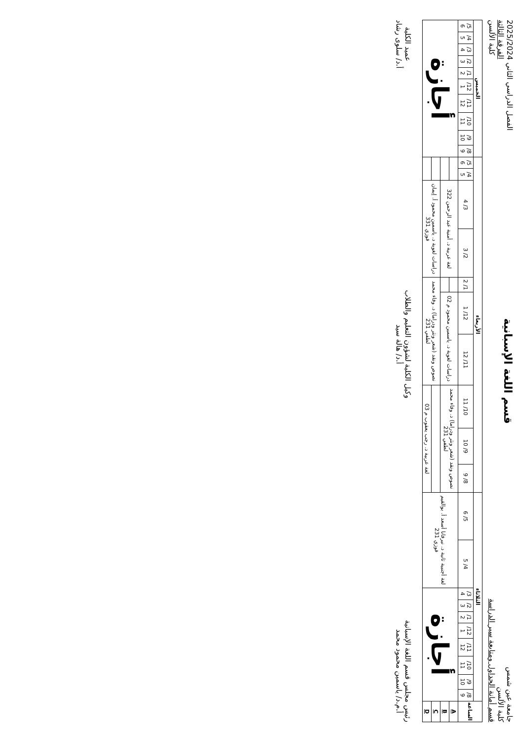جامعة عين شمس
كلية الألسن
قسم أمانة الجداول ومتابعة سير الدراسة
قسم اللغة الإسبانية
الفصل الدراسي الثاني 2025/2024
الفرقة الثالثة
كلية الألسن
| الساعة | الثلاثاء | | | | | | | | | | الأربعاء | | | | | | | | | | الخميس | | | | | | | | | |
| --- | --- | --- | --- | --- | --- | --- | --- | --- | --- | --- | --- | --- | --- | --- | --- | --- | --- | --- | --- | --- | --- | --- | --- | --- | --- | --- | --- | --- | --- | --- |
| | 8/ 9 | 9/ 10 | 10/ 11 | 11/ 12 | 12/ 1 | 1/ 2 | 2/ 3 | 3/ 4 | 4/ 5 | 5/ 6 | 8/ 9 | 9/ 10 | 10/ 11 | 11/ 12 | 12/ 1 | 1/ 2 | 2/ 3 | 3/ 4 | 4/ 5 | 5/ 6 | 8/ 9 | 9/ 10 | 10/ 11 | 11/ 12 | 12/ 1 | 1/ 2 | 2/ 3 | 3/ 4 | 4/ 5 | 5/ 6 |
| A | أجازة | | | | | | | | لغة أجنبية ثانية د. نيرفانا أسعد أ. بوالقيم فوزي 231 | | نصوص ونقد (شعر ونثر ودراما) د. وفاء محمد لطفي 231 | | | دراسات لغوية د. ياسمين محمود م 02 | | | لغة عربية د. أمنية عبد الرحمن 322 | | | | أجازة | | | | | | | | | |
| B | | | | | | | | | | | | | | | | | | | | | | | | | | | | | | |
| C | | | | | | | | | | | | | | نصوص ونقد (شعر ونثر ودراما) د. وفاء محمد لطفي 231 | | | دراسات لغوية د. ياسمين محمود أ. إيمان فوزي 331 | | | | | | | | | | | | | |
| D | | | | | | | | | | | لغة عربية د. رجب يعقوب م 03 | | | | | | | | | | | | | | | | | | | |
رئيس مجلس قسم اللغة الإسبانية
أ.م.د/ ياسمين محمود محمد
وكيل الكلية لشؤون التعليم والطلاب
أ.د/ هالة سيد
عميد الكلية
أ.د/ سلوى رشاد